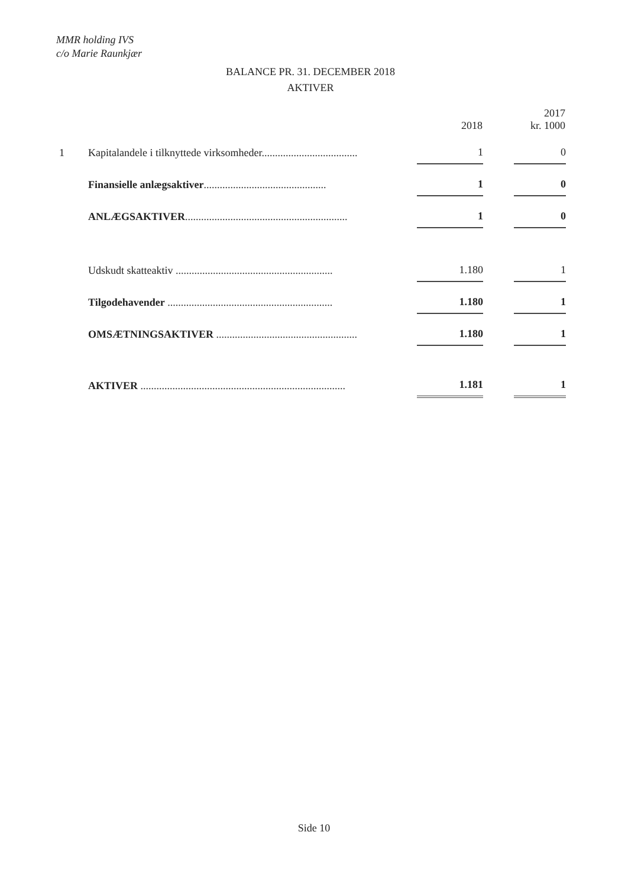MMR holding IVS
c/o Marie Raunkjær
BALANCE PR. 31. DECEMBER 2018
AKTIVER
| | | | 2018 | | 2017 kr. 1000 |
| --- | --- | --- | --- | --- | --- |
| 1 | Kapitalandele i tilknyttede virksomheder.................................... | | 1 | | 0 |
| | Finansielle anlægsaktiver .............................................. | | 1 | | 0 |
| | ANLÆGSAKTIVER ............................................................. | | 1 | | 0 |
| | Udskudt skatteaktiv ........................................................... | | 1.180 | | 1 |
| | Tilgodehavender .............................................................. | | 1.180 | | 1 |
| | OMSÆTNINGSAKTIVER ..................................................... | | 1.180 | | 1 |
| | AKTIVER ............................................................................. | | 1.181 | | 1 |
Side 10